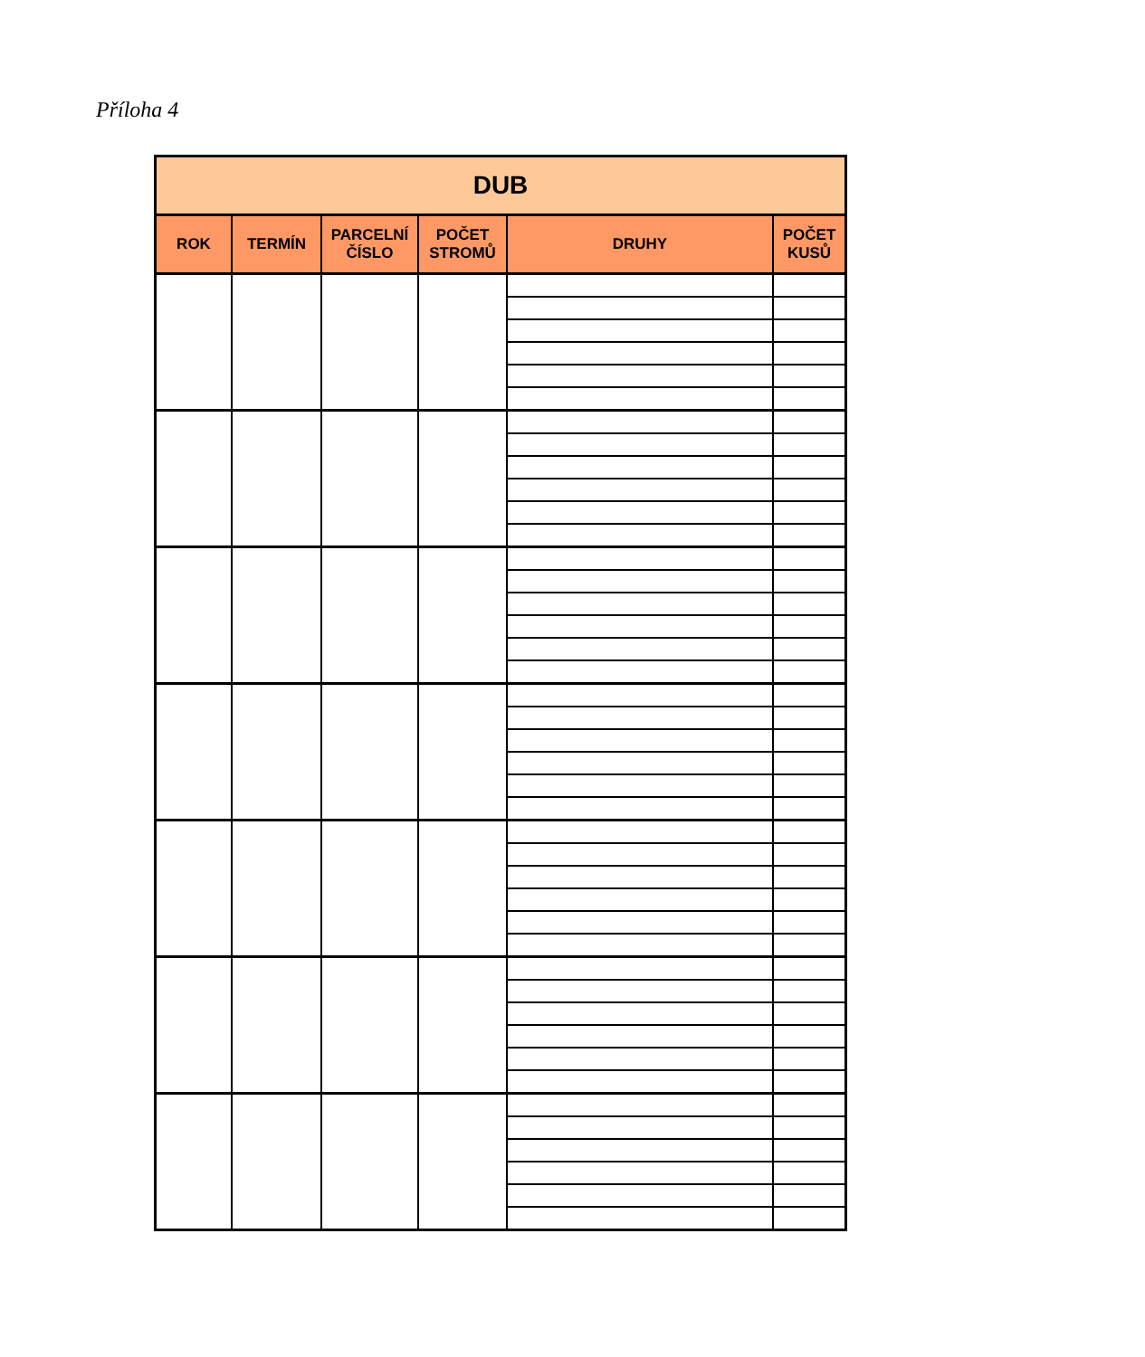Příloha 4
| DUB | | | | | |
| --- | --- | --- | --- | --- | --- |
| ROK | TERMÍN | PARCELNÍ ČÍSLO | POČET STROMŮ | DRUHY | POČET KUSŮ |